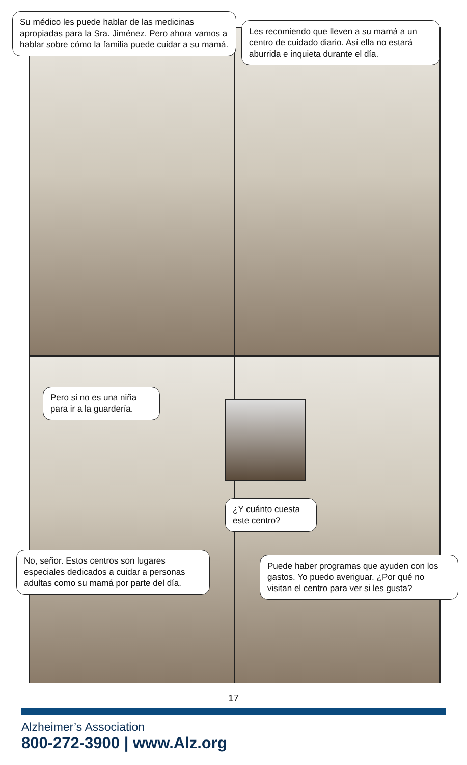Su médico les puede hablar de las medicinas apropiadas para la Sra. Jiménez. Pero ahora vamos a hablar sobre cómo la familia puede cuidar a su mamá.
Les recomiendo que lleven a su mamá a un centro de cuidado diario. Así ella no estará aburrida e inquieta durante el día.
Pero si no es una niña para ir a la guardería.
¿Y cuánto cuesta este centro?
No, señor. Estos centros son lugares especiales dedicados a cuidar a personas adultas como su mamá por parte del día.
Puede haber programas que ayuden con los gastos. Yo puedo averiguar. ¿Por qué no visitan el centro para ver si les gusta?
17
Alzheimer’s Association
800-272-3900 | www.Alz.org